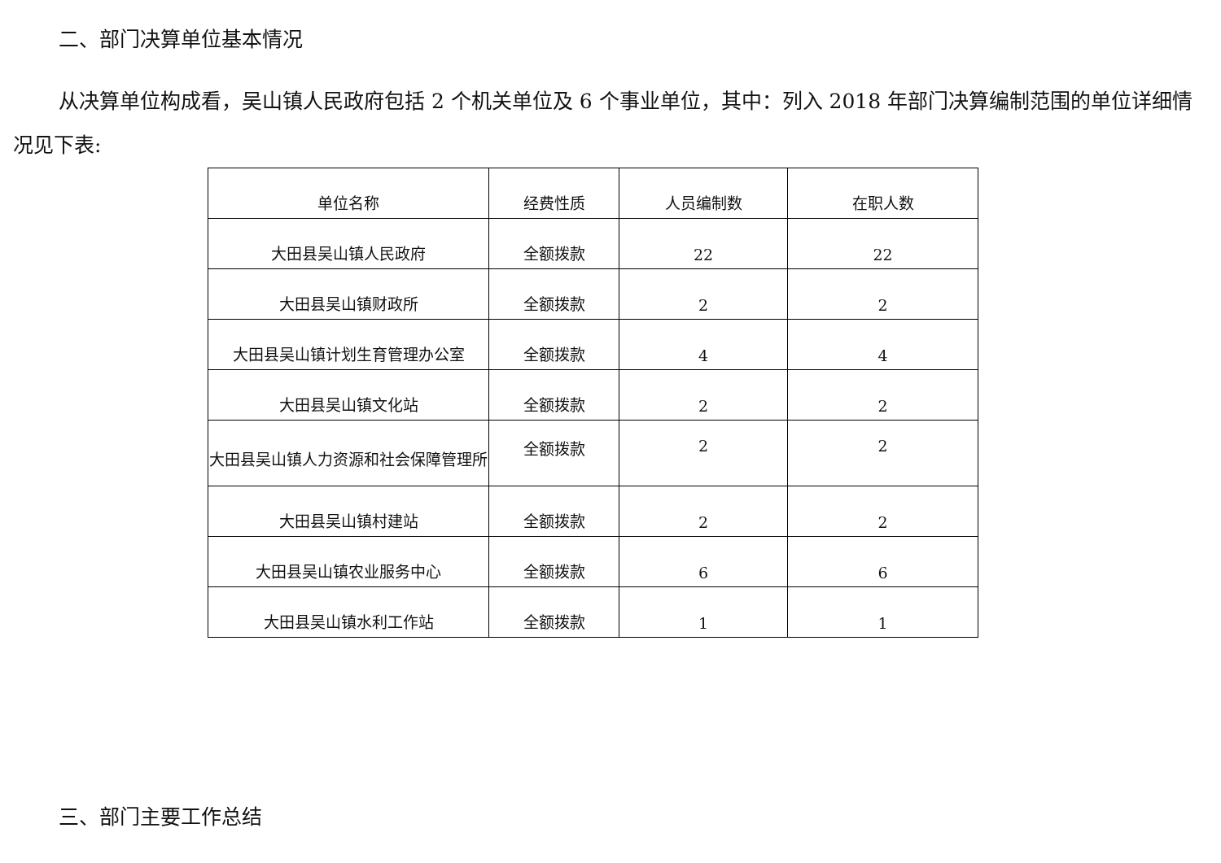二、部门决算单位基本情况
从决算单位构成看，吴山镇人民政府包括 2 个机关单位及 6 个事业单位，其中：列入 2018 年部门决算编制范围的单位详细情况见下表:
| 单位名称 | 经费性质 | 人员编制数 | 在职人数 |
| --- | --- | --- | --- |
| 大田县吴山镇人民政府 | 全额拨款 | 22 | 22 |
| 大田县吴山镇财政所 | 全额拨款 | 2 | 2 |
| 大田县吴山镇计划生育管理办公室 | 全额拨款 | 4 | 4 |
| 大田县吴山镇文化站 | 全额拨款 | 2 | 2 |
| 大田县吴山镇人力资源和社会保障管理所 | 全额拨款 | 2 | 2 |
| 大田县吴山镇村建站 | 全额拨款 | 2 | 2 |
| 大田县吴山镇农业服务中心 | 全额拨款 | 6 | 6 |
| 大田县吴山镇水利工作站 | 全额拨款 | 1 | 1 |
三、部门主要工作总结